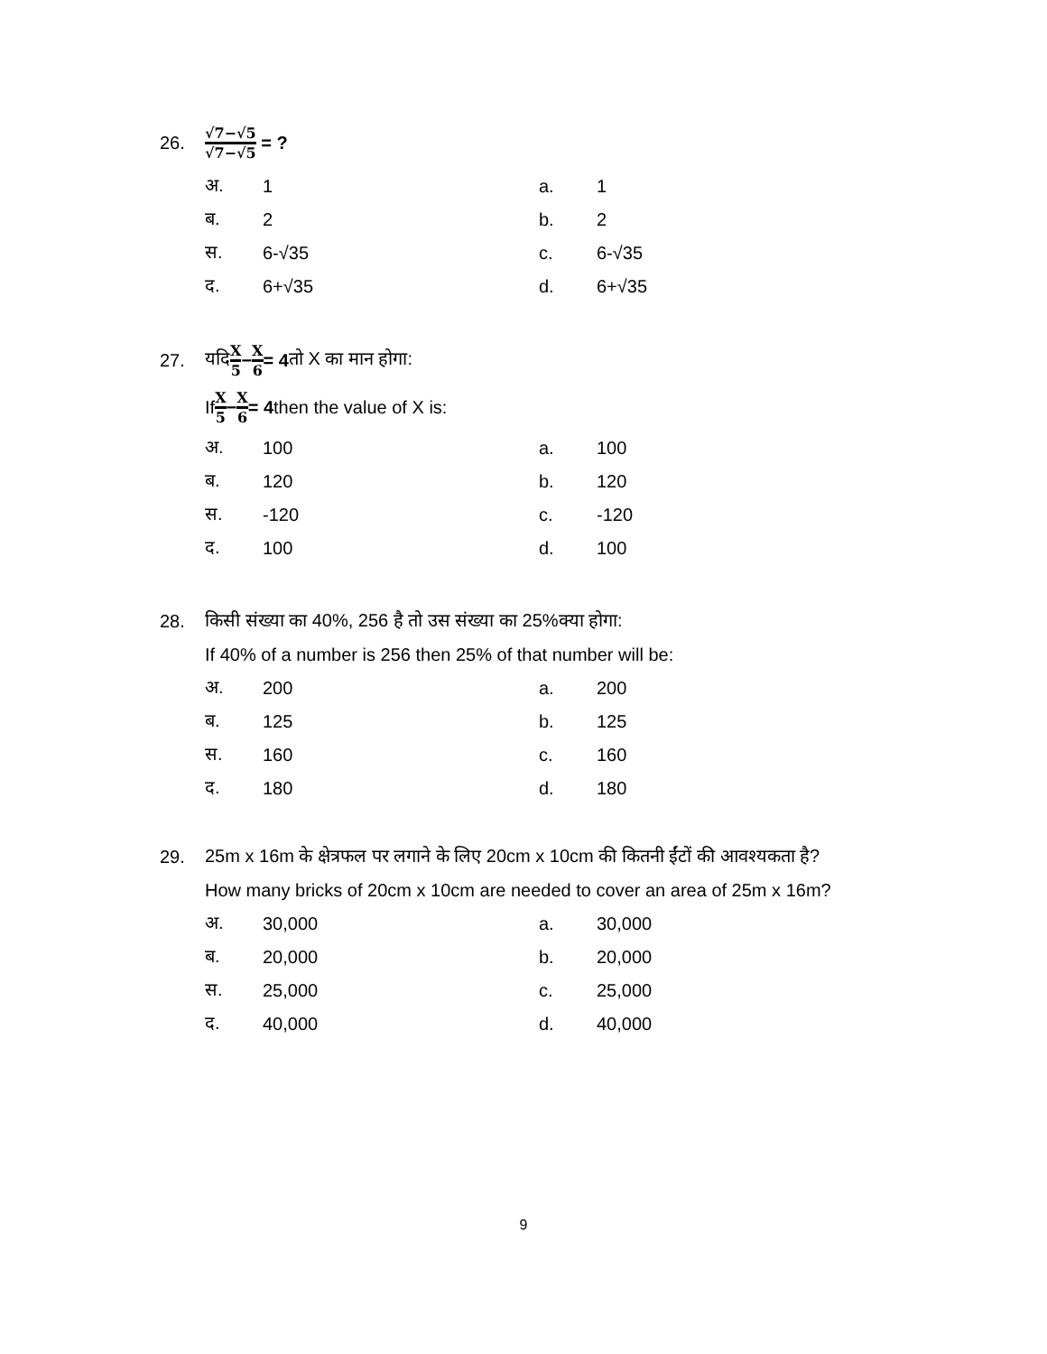26. √7−√5 √7−√5 = ?
अ. 1 a. 1
ब. 2 b. 2
स. 6-√35 c. 6-√35
द. 6+√35 d. 6+√35
27. यदि X 5 − X 6 = 4 तो X का मान होगा:
If X 5 − X 6 = 4 then the value of X is:
अ. 100 a. 100
ब. 120 b. 120
स. -120 c. -120
द. 100 d. 100
28. किसी संख्या का 40%, 256 है तो उस संख्या का 25%क्या होगा:
If 40% of a number is 256 then 25% of that number will be:
अ. 200 a. 200
ब. 125 b. 125
स. 160 c. 160
द. 180 d. 180
29. 25m x 16m के क्षेत्रफल पर लगाने के लिए 20cm x 10cm की कितनी ईंटों की आवश्यकता है?
How many bricks of 20cm x 10cm are needed to cover an area of 25m x 16m?
अ. 30,000 a. 30,000
ब. 20,000 b. 20,000
स. 25,000 c. 25,000
द. 40,000 d. 40,000
9